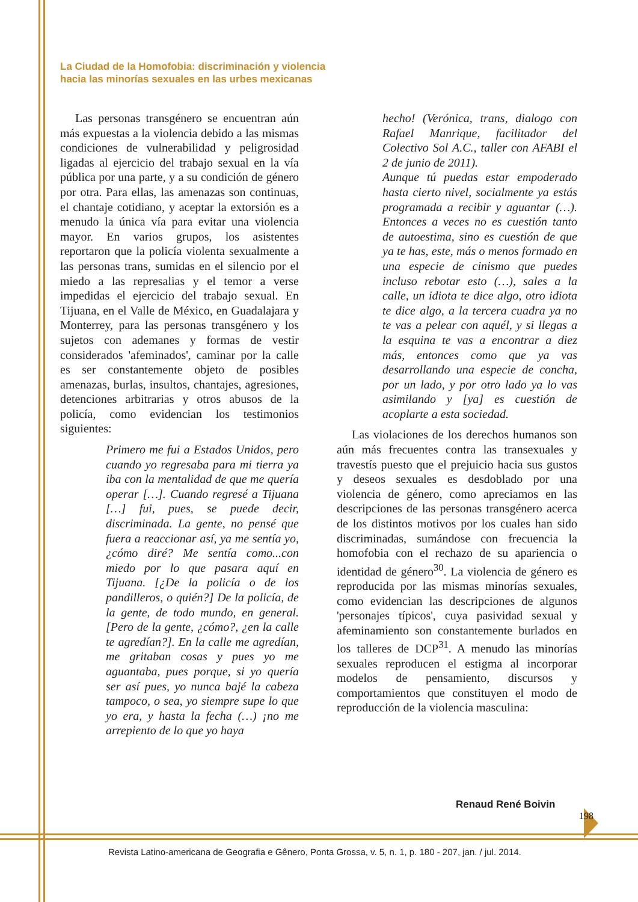La Ciudad de la Homofobia: discriminación y violencia
hacia las minorías sexuales en las urbes mexicanas
Las personas transgénero se encuentran aún más expuestas a la violencia debido a las mismas condiciones de vulnerabilidad y peligrosidad ligadas al ejercicio del trabajo sexual en la vía pública por una parte, y a su condición de género por otra. Para ellas, las amenazas son continuas, el chantaje cotidiano, y aceptar la extorsión es a menudo la única vía para evitar una violencia mayor. En varios grupos, los asistentes reportaron que la policía violenta sexualmente a las personas trans, sumidas en el silencio por el miedo a las represalias y el temor a verse impedidas el ejercicio del trabajo sexual. En Tijuana, en el Valle de México, en Guadalajara y Monterrey, para las personas transgénero y los sujetos con ademanes y formas de vestir considerados 'afeminados', caminar por la calle es ser constantemente objeto de posibles amenazas, burlas, insultos, chantajes, agresiones, detenciones arbitrarias y otros abusos de la policía, como evidencian los testimonios siguientes:
Primero me fui a Estados Unidos, pero cuando yo regresaba para mi tierra ya iba con la mentalidad de que me quería operar […]. Cuando regresé a Tijuana […] fui, pues, se puede decir, discriminada. La gente, no pensé que fuera a reaccionar así, ya me sentía yo, ¿cómo diré? Me sentía como...con miedo por lo que pasara aquí en Tijuana. [¿De la policía o de los pandilleros, o quién?] De la policía, de la gente, de todo mundo, en general. [Pero de la gente, ¿cómo?, ¿en la calle te agredían?]. En la calle me agredían, me gritaban cosas y pues yo me aguantaba, pues porque, si yo quería ser así pues, yo nunca bajé la cabeza tampoco, o sea, yo siempre supe lo que yo era, y hasta la fecha (…) ¡no me arrepiento de lo que yo haya
hecho! (Verónica, trans, dialogo con Rafael Manrique, facilitador del Colectivo Sol A.C., taller con AFABI el 2 de junio de 2011).
Aunque tú puedas estar empoderado hasta cierto nivel, socialmente ya estás programada a recibir y aguantar (…). Entonces a veces no es cuestión tanto de autoestima, sino es cuestión de que ya te has, este, más o menos formado en una especie de cinismo que puedes incluso rebotar esto (…), sales a la calle, un idiota te dice algo, otro idiota te dice algo, a la tercera cuadra ya no te vas a pelear con aquél, y si llegas a la esquina te vas a encontrar a diez más, entonces como que ya vas desarrollando una especie de concha, por un lado, y por otro lado ya lo vas asimilando y [ya] es cuestión de acoplarte a esta sociedad.
Las violaciones de los derechos humanos son aún más frecuentes contra las transexuales y travestís puesto que el prejuicio hacia sus gustos y deseos sexuales es desdoblado por una violencia de género, como apreciamos en las descripciones de las personas transgénero acerca de los distintos motivos por los cuales han sido discriminadas, sumándose con frecuencia la homofobia con el rechazo de su apariencia o identidad de género<sup>30</sup>. La violencia de género es reproducida por las mismas minorías sexuales, como evidencian las descripciones de algunos 'personajes típicos', cuya pasividad sexual y afeminamiento son constantemente burlados en los talleres de DCP<sup>31</sup>. A menudo las minorías sexuales reproducen el estigma al incorporar modelos de pensamiento, discursos y comportamientos que constituyen el modo de reproducción de la violencia masculina:
Renaud René Boivin
198
Revista Latino-americana de Geografia e Gênero, Ponta Grossa, v. 5, n. 1, p. 180 - 207, jan. / jul. 2014.